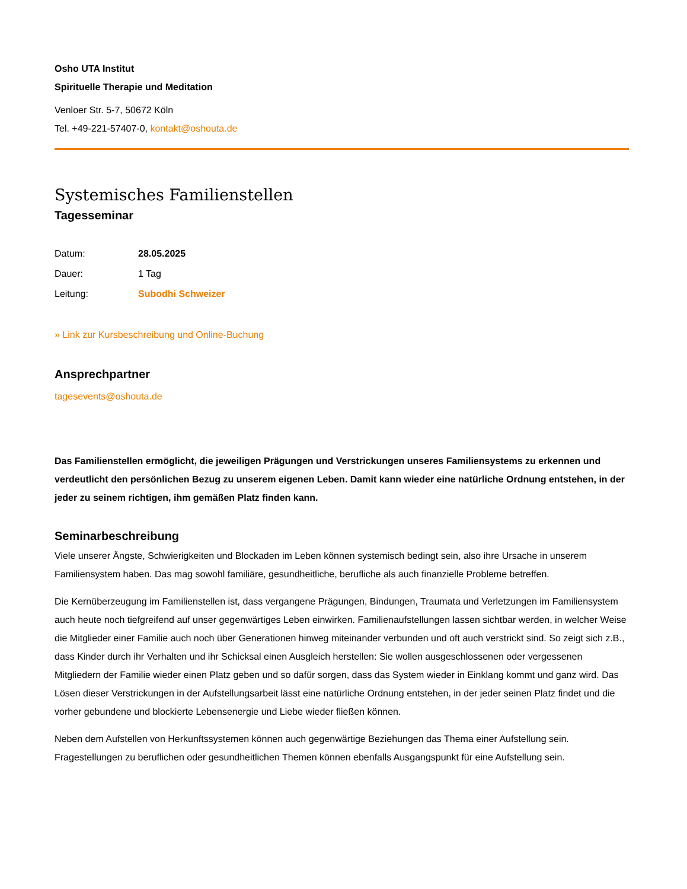Osho UTA Institut
Spirituelle Therapie und Meditation
Venloer Str. 5-7, 50672 Köln
Tel. +49-221-57407-0, kontakt@oshouta.de
Systemisches Familienstellen
Tagesseminar
| Datum: | 28.05.2025 |
| Dauer: | 1 Tag |
| Leitung: | Subodhi Schweizer |
» Link zur Kursbeschreibung und Online-Buchung
Ansprechpartner
tagesevents@oshouta.de
Das Familienstellen ermöglicht, die jeweiligen Prägungen und Verstrickungen unseres Familiensystems zu erkennen und verdeutlicht den persönlichen Bezug zu unserem eigenen Leben. Damit kann wieder eine natürliche Ordnung entstehen, in der jeder zu seinem richtigen, ihm gemäßen Platz finden kann.
Seminarbeschreibung
Viele unserer Ängste, Schwierigkeiten und Blockaden im Leben können systemisch bedingt sein, also ihre Ursache in unserem Familiensystem haben. Das mag sowohl familiäre, gesundheitliche, berufliche als auch finanzielle Probleme betreffen.
Die Kernüberzeugung im Familienstellen ist, dass vergangene Prägungen, Bindungen, Traumata und Verletzungen im Familiensystem auch heute noch tiefgreifend auf unser gegenwärtiges Leben einwirken. Familienaufstellungen lassen sichtbar werden, in welcher Weise die Mitglieder einer Familie auch noch über Generationen hinweg miteinander verbunden und oft auch verstrickt sind. So zeigt sich z.B., dass Kinder durch ihr Verhalten und ihr Schicksal einen Ausgleich herstellen: Sie wollen ausgeschlossenen oder vergessenen Mitgliedern der Familie wieder einen Platz geben und so dafür sorgen, dass das System wieder in Einklang kommt und ganz wird. Das Lösen dieser Verstrickungen in der Aufstellungsarbeit lässt eine natürliche Ordnung entstehen, in der jeder seinen Platz findet und die vorher gebundene und blockierte Lebensenergie und Liebe wieder fließen können.
Neben dem Aufstellen von Herkunftssystemen können auch gegenwärtige Beziehungen das Thema einer Aufstellung sein. Fragestellungen zu beruflichen oder gesundheitlichen Themen können ebenfalls Ausgangspunkt für eine Aufstellung sein.